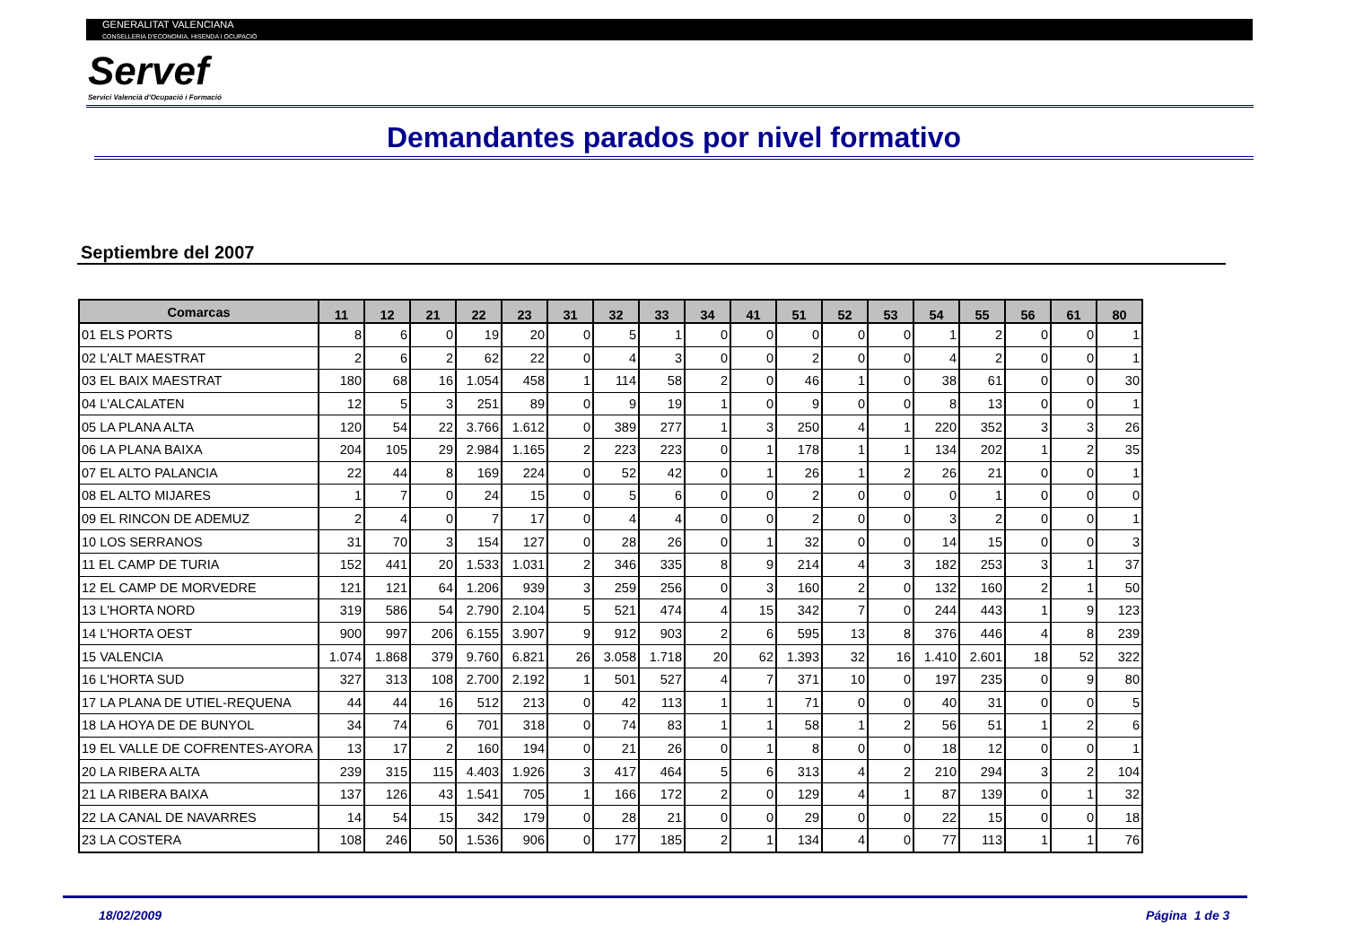GENERALITAT VALENCIANA
CONSELLERIA D'ECONOMIA, HISENDA I OCUPACIÓ
Servef
Servici Valencià d'Ocupació i Formació
Demandantes parados por nivel formativo
Septiembre del 2007
| Comarcas | 11 | 12 | 21 | 22 | 23 | 31 | 32 | 33 | 34 | 41 | 51 | 52 | 53 | 54 | 55 | 56 | 61 | 80 |
| --- | --- | --- | --- | --- | --- | --- | --- | --- | --- | --- | --- | --- | --- | --- | --- | --- | --- | --- |
| 01 ELS PORTS | 8 | 6 | 0 | 19 | 20 | 0 | 5 | 1 | 0 | 0 | 0 | 0 | 0 | 1 | 2 | 0 | 0 | 1 |
| 02 L'ALT MAESTRAT | 2 | 6 | 2 | 62 | 22 | 0 | 4 | 3 | 0 | 0 | 2 | 0 | 0 | 4 | 2 | 0 | 0 | 1 |
| 03 EL BAIX MAESTRAT | 180 | 68 | 16 | 1.054 | 458 | 1 | 114 | 58 | 2 | 0 | 46 | 1 | 0 | 38 | 61 | 0 | 0 | 30 |
| 04 L'ALCALATEN | 12 | 5 | 3 | 251 | 89 | 0 | 9 | 19 | 1 | 0 | 9 | 0 | 0 | 8 | 13 | 0 | 0 | 1 |
| 05 LA PLANA ALTA | 120 | 54 | 22 | 3.766 | 1.612 | 0 | 389 | 277 | 1 | 3 | 250 | 4 | 1 | 220 | 352 | 3 | 3 | 26 |
| 06 LA PLANA BAIXA | 204 | 105 | 29 | 2.984 | 1.165 | 2 | 223 | 223 | 0 | 1 | 178 | 1 | 1 | 134 | 202 | 1 | 2 | 35 |
| 07 EL ALTO PALANCIA | 22 | 44 | 8 | 169 | 224 | 0 | 52 | 42 | 0 | 1 | 26 | 1 | 2 | 26 | 21 | 0 | 0 | 1 |
| 08 EL ALTO MIJARES | 1 | 7 | 0 | 24 | 15 | 0 | 5 | 6 | 0 | 0 | 2 | 0 | 0 | 0 | 1 | 0 | 0 | 0 |
| 09 EL RINCON DE ADEMUZ | 2 | 4 | 0 | 7 | 17 | 0 | 4 | 4 | 0 | 0 | 2 | 0 | 0 | 3 | 2 | 0 | 0 | 1 |
| 10 LOS SERRANOS | 31 | 70 | 3 | 154 | 127 | 0 | 28 | 26 | 0 | 1 | 32 | 0 | 0 | 14 | 15 | 0 | 0 | 3 |
| 11 EL CAMP DE TURIA | 152 | 441 | 20 | 1.533 | 1.031 | 2 | 346 | 335 | 8 | 9 | 214 | 4 | 3 | 182 | 253 | 3 | 1 | 37 |
| 12 EL CAMP DE MORVEDRE | 121 | 121 | 64 | 1.206 | 939 | 3 | 259 | 256 | 0 | 3 | 160 | 2 | 0 | 132 | 160 | 2 | 1 | 50 |
| 13 L'HORTA NORD | 319 | 586 | 54 | 2.790 | 2.104 | 5 | 521 | 474 | 4 | 15 | 342 | 7 | 0 | 244 | 443 | 1 | 9 | 123 |
| 14 L'HORTA OEST | 900 | 997 | 206 | 6.155 | 3.907 | 9 | 912 | 903 | 2 | 6 | 595 | 13 | 8 | 376 | 446 | 4 | 8 | 239 |
| 15 VALENCIA | 1.074 | 1.868 | 379 | 9.760 | 6.821 | 26 | 3.058 | 1.718 | 20 | 62 | 1.393 | 32 | 16 | 1.410 | 2.601 | 18 | 52 | 322 |
| 16 L'HORTA SUD | 327 | 313 | 108 | 2.700 | 2.192 | 1 | 501 | 527 | 4 | 7 | 371 | 10 | 0 | 197 | 235 | 0 | 9 | 80 |
| 17 LA PLANA DE UTIEL-REQUENA | 44 | 44 | 16 | 512 | 213 | 0 | 42 | 113 | 1 | 1 | 71 | 0 | 0 | 40 | 31 | 0 | 0 | 5 |
| 18 LA HOYA DE DE BUNYOL | 34 | 74 | 6 | 701 | 318 | 0 | 74 | 83 | 1 | 1 | 58 | 1 | 2 | 56 | 51 | 1 | 2 | 6 |
| 19 EL VALLE DE COFRENTES-AYORA | 13 | 17 | 2 | 160 | 194 | 0 | 21 | 26 | 0 | 1 | 8 | 0 | 0 | 18 | 12 | 0 | 0 | 1 |
| 20 LA RIBERA ALTA | 239 | 315 | 115 | 4.403 | 1.926 | 3 | 417 | 464 | 5 | 6 | 313 | 4 | 2 | 210 | 294 | 3 | 2 | 104 |
| 21 LA RIBERA BAIXA | 137 | 126 | 43 | 1.541 | 705 | 1 | 166 | 172 | 2 | 0 | 129 | 4 | 1 | 87 | 139 | 0 | 1 | 32 |
| 22 LA CANAL DE NAVARRES | 14 | 54 | 15 | 342 | 179 | 0 | 28 | 21 | 0 | 0 | 29 | 0 | 0 | 22 | 15 | 0 | 0 | 18 |
| 23 LA COSTERA | 108 | 246 | 50 | 1.536 | 906 | 0 | 177 | 185 | 2 | 1 | 134 | 4 | 0 | 77 | 113 | 1 | 1 | 76 |
18/02/2009 Página 1 de 3